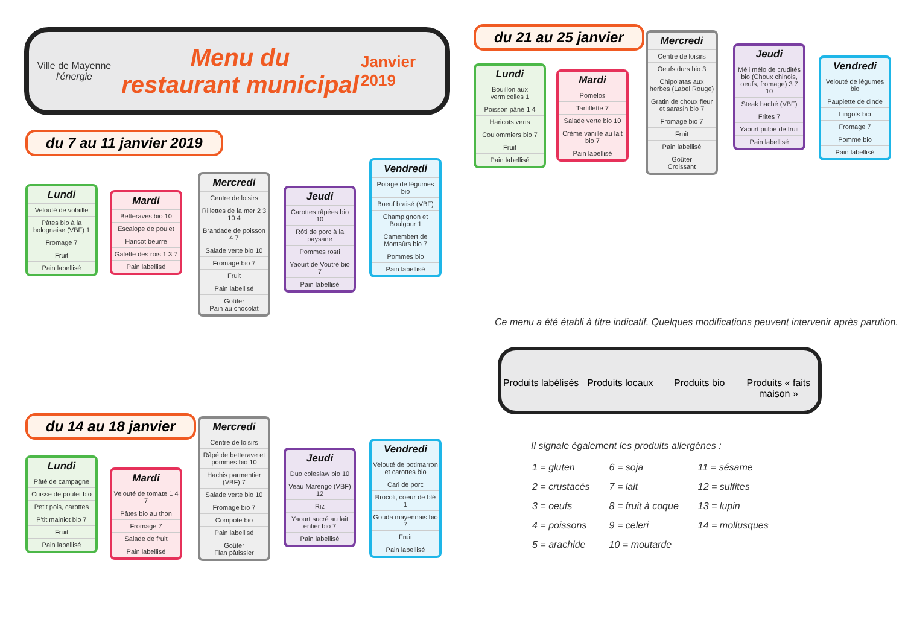Ville de Mayenne
l'énergie
Menu du
restaurant municipal
Janvier
2019
du 7 au 11 janvier 2019
Lundi
Velouté de volaille
Pâtes bio à la bolognaise (VBF) 1
Fromage 7
Fruit
Pain labellisé
Mardi
Betteraves bio 10
Escalope de poulet
Haricot beurre
Galette des rois 1 3 7
Pain labellisé
Mercredi
Centre de loisirs
Rillettes de la mer 2 3 10 4
Brandade de poisson 4 7
Salade verte bio 10
Fromage bio 7
Fruit
Pain labellisé
Goûter
Pain au chocolat
Jeudi
Carottes râpées bio 10
Rôti de porc à la paysane
Pommes rosti
Yaourt de Voutré bio 7
Pain labellisé
Vendredi
Potage de légumes bio
Boeuf braisé (VBF)
Champignon et Boulgour 1
Camembert de Montsûrs bio 7
Pommes bio
Pain labellisé
du 14 au 18 janvier
Lundi
Pâté de campagne
Cuisse de poulet bio
Petit pois, carottes
P'tit mainiot bio 7
Fruit
Pain labellisé
Mardi
Velouté de tomate 1 4 7
Pâtes bio au thon
Fromage 7
Salade de fruit
Pain labellisé
Mercredi
Centre de loisirs
Râpé de betterave et pommes bio 10
Hachis parmentier (VBF) 7
Salade verte bio 10
Fromage bio 7
Compote bio
Pain labellisé
Goûter
Flan pâtissier
Jeudi
Duo coleslaw bio 10
Veau Marengo (VBF) 12
Riz
Yaourt sucré au lait entier bio 7
Pain labellisé
Vendredi
Velouté de potimarron et carottes bio
Cari de porc
Brocoli, coeur de blé 1
Gouda mayennais bio 7
Fruit
Pain labellisé
du 21 au 25 janvier
Lundi
Bouillon aux vermicelles 1
Poisson pâné 1 4
Haricots verts
Coulommiers bio 7
Fruit
Pain labellisé
Mardi
Pomelos
Tartiflette 7
Salade verte bio 10
Crème vanille au lait bio 7
Pain labellisé
Mercredi
Centre de loisirs
Oeufs durs bio 3
Chipolatas aux herbes (Label Rouge)
Gratin de choux fleur et sarasin bio 7
Fromage bio 7
Fruit
Pain labellisé
Goûter
Croissant
Jeudi
Méli mélo de crudités bio (Choux chinois, oeufs, fromage) 3 7 10
Steak haché (VBF)
Frites 7
Yaourt pulpe de fruit
Pain labellisé
Vendredi
Velouté de légumes bio
Paupiette de dinde
Lingots bio
Fromage 7
Pomme bio
Pain labellisé
Ce menu a été établi à titre indicatif. Quelques modifications peuvent intervenir après parution.
Produits labélisés Produits locaux Produits bio Produits « faits maison »
Il signale également les produits allergènes :
| 1 = gluten | 6 = soja | 11 = sésame |
| 2 = crustacés | 7 = lait | 12 = sulfites |
| 3 = oeufs | 8 = fruit à coque | 13 = lupin |
| 4 = poissons | 9 = celeri | 14 = mollusques |
| 5 = arachide | 10 = moutarde | |